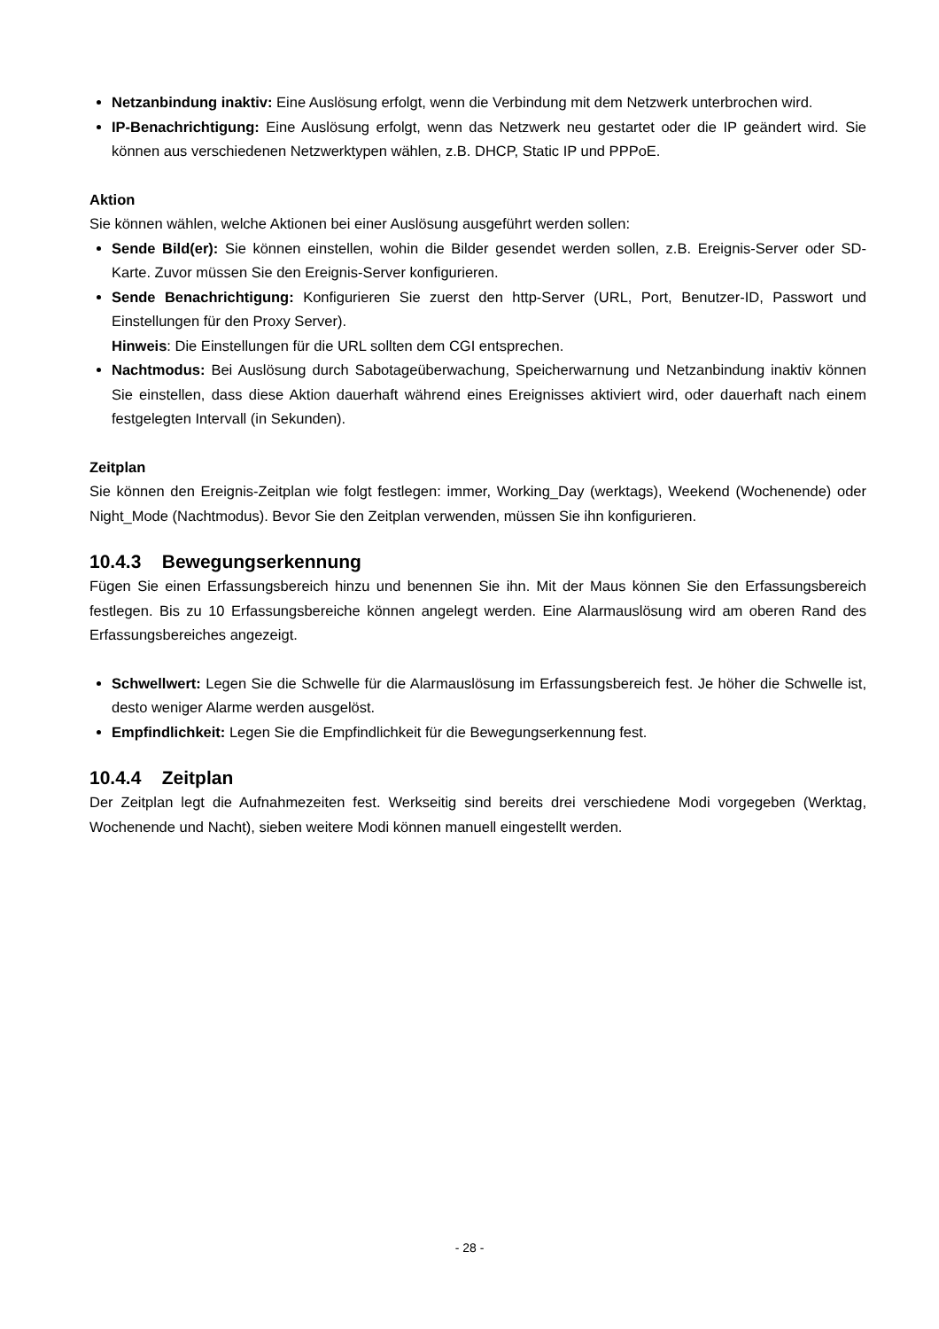Netzanbindung inaktiv: Eine Auslösung erfolgt, wenn die Verbindung mit dem Netzwerk unterbrochen wird.
IP-Benachrichtigung: Eine Auslösung erfolgt, wenn das Netzwerk neu gestartet oder die IP geändert wird. Sie können aus verschiedenen Netzwerktypen wählen, z.B. DHCP, Static IP und PPPoE.
Aktion
Sie können wählen, welche Aktionen bei einer Auslösung ausgeführt werden sollen:
Sende Bild(er): Sie können einstellen, wohin die Bilder gesendet werden sollen, z.B. Ereignis-Server oder SD-Karte. Zuvor müssen Sie den Ereignis-Server konfigurieren.
Sende Benachrichtigung: Konfigurieren Sie zuerst den http-Server (URL, Port, Benutzer-ID, Passwort und Einstellungen für den Proxy Server).
Hinweis: Die Einstellungen für die URL sollten dem CGI entsprechen.
Nachtmodus: Bei Auslösung durch Sabotageüberwachung, Speicherwarnung und Netzanbindung inaktiv können Sie einstellen, dass diese Aktion dauerhaft während eines Ereignisses aktiviert wird, oder dauerhaft nach einem festgelegten Intervall (in Sekunden).
Zeitplan
Sie können den Ereignis-Zeitplan wie folgt festlegen: immer, Working_Day (werktags), Weekend (Wochenende) oder Night_Mode (Nachtmodus). Bevor Sie den Zeitplan verwenden, müssen Sie ihn konfigurieren.
10.4.3 Bewegungserkennung
Fügen Sie einen Erfassungsbereich hinzu und benennen Sie ihn. Mit der Maus können Sie den Erfassungsbereich festlegen. Bis zu 10 Erfassungsbereiche können angelegt werden. Eine Alarmauslösung wird am oberen Rand des Erfassungsbereiches angezeigt.
Schwellwert: Legen Sie die Schwelle für die Alarmauslösung im Erfassungsbereich fest. Je höher die Schwelle ist, desto weniger Alarme werden ausgelöst.
Empfindlichkeit: Legen Sie die Empfindlichkeit für die Bewegungserkennung fest.
10.4.4 Zeitplan
Der Zeitplan legt die Aufnahmezeiten fest. Werkseitig sind bereits drei verschiedene Modi vorgegeben (Werktag, Wochenende und Nacht), sieben weitere Modi können manuell eingestellt werden.
- 28 -